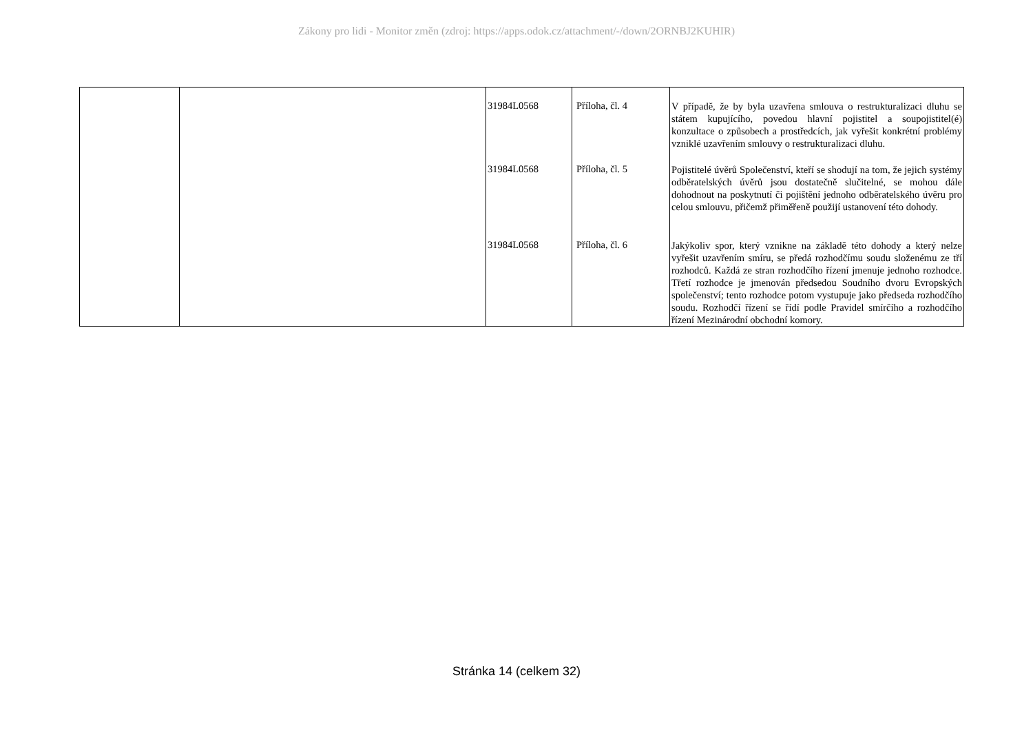Zákony pro lidi - Monitor změn (zdroj: https://apps.odok.cz/attachment/-/down/2ORNBJ2KUHIR)
| | | 31984L0568 31984L0568 31984L0568 | Příloha, čl. 4 Příloha, čl. 5 Příloha, čl. 6 | V případě, že by byla uzavřena smlouva o restrukturalizaci dluhu se státem kupujícího, povedou hlavní pojistitel a soupojistitel(é) konzultace o způsobech a prostředcích, jak vyřešit konkrétní problémy vzniklé uzavřením smlouvy o restrukturalizaci dluhu. Pojistitelé úvěrů Společenství, kteří se shodují na tom, že jejich systémy odběratelských úvěrů jsou dostatečně slučitelné, se mohou dále dohodnout na poskytnutí či pojištění jednoho odběratelského úvěru pro celou smlouvu, přičemž přiměřeně použijí ustanovení této dohody. Jakýkoliv spor, který vznikne na základě této dohody a který nelze vyřešit uzavřením smíru, se předá rozhodčímu soudu složenému ze tří rozhodců. Každá ze stran rozhodčího řízení jmenuje jednoho rozhodce. Třetí rozhodce je jmenován předsedou Soudního dvoru Evropských společenství; tento rozhodce potom vystupuje jako předseda rozhodčího soudu. Rozhodčí řízení se řídí podle Pravidel smírčího a rozhodčího řízení Mezinárodní obchodní komory. |
Stránka 14 (celkem 32)